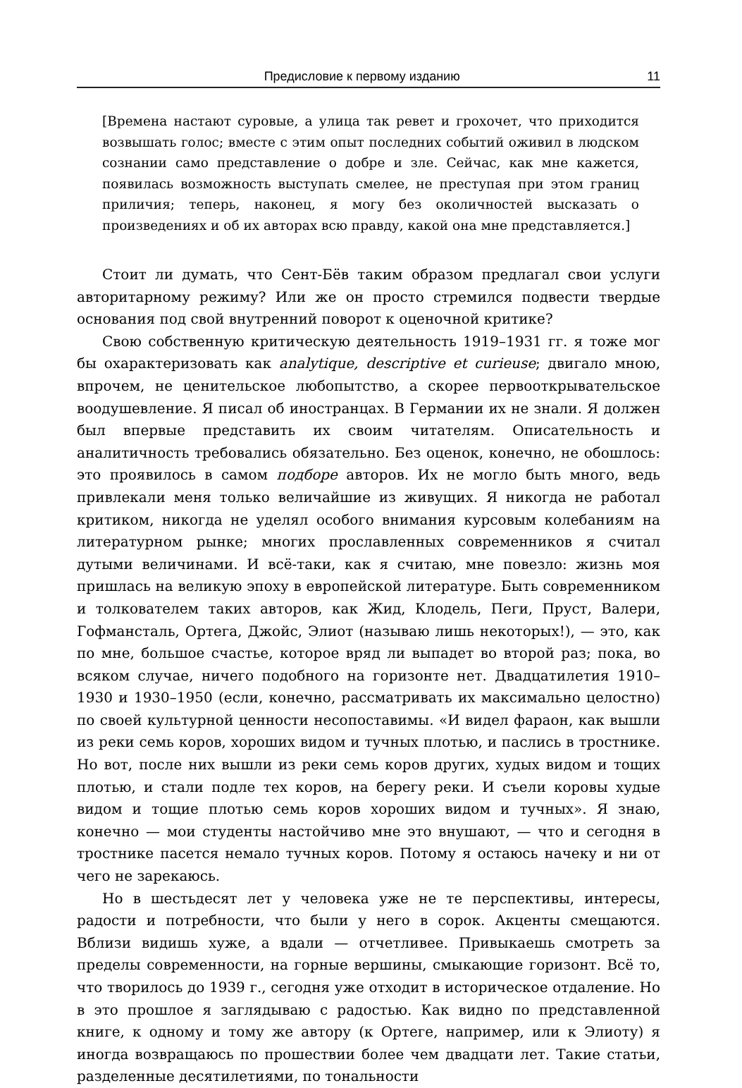Предисловие к первому изданию 11
[Времена настают суровые, а улица так ревет и грохочет, что приходится возвышать голос; вместе с этим опыт последних событий оживил в людском сознании само представление о добре и зле. Сейчас, как мне кажется, появилась возможность выступать смелее, не преступая при этом границ приличия; теперь, наконец, я могу без околичностей высказать о произведениях и об их авторах всю правду, какой она мне представляется.]
Стоит ли думать, что Сент-Бёв таким образом предлагал свои услуги авторитарному режиму? Или же он просто стремился подвести твердые основания под свой внутренний поворот к оценочной критике?
Свою собственную критическую деятельность 1919–1931 гг. я тоже мог бы охарактеризовать как analytique, descriptive et curieuse; двигало мною, впрочем, не ценительское любопытство, а скорее первооткрывательское воодушевление. Я писал об иностранцах. В Германии их не знали. Я должен был впервые представить их своим читателям. Описательность и аналитичность требовались обязательно. Без оценок, конечно, не обошлось: это проявилось в самом подборе авторов. Их не могло быть много, ведь привлекали меня только величайшие из живущих. Я никогда не работал критиком, никогда не уделял особого внимания курсовым колебаниям на литературном рынке; многих прославленных современников я считал дутыми величинами. И всё-таки, как я считаю, мне повезло: жизнь моя пришлась на великую эпоху в европейской литературе. Быть современником и толкователем таких авторов, как Жид, Клодель, Пеги, Пруст, Валери, Гофмансталь, Ортега, Джойс, Элиот (называю лишь некоторых!), — это, как по мне, большое счастье, которое вряд ли выпадет во второй раз; пока, во всяком случае, ничего подобного на горизонте нет. Двадцатилетия 1910–1930 и 1930–1950 (если, конечно, рассматривать их максимально целостно) по своей культурной ценности несопоставимы. «И видел фараон, как вышли из реки семь коров, хороших видом и тучных плотью, и паслись в тростнике. Но вот, после них вышли из реки семь коров других, худых видом и тощих плотью, и стали подле тех коров, на берегу реки. И съели коровы худые видом и тощие плотью семь коров хороших видом и тучных». Я знаю, конечно — мои студенты настойчиво мне это внушают, — что и сегодня в тростнике пасется немало тучных коров. Потому я остаюсь начеку и ни от чего не зарекаюсь.
Но в шестьдесят лет у человека уже не те перспективы, интересы, радости и потребности, что были у него в сорок. Акценты смещаются. Вблизи видишь хуже, а вдали — отчетливее. Привыкаешь смотреть за пределы современности, на горные вершины, смыкающие горизонт. Всё то, что творилось до 1939 г., сегодня уже отходит в историческое отдаление. Но в это прошлое я заглядываю с радостью. Как видно по представленной книге, к одному и тому же автору (к Ортеге, например, или к Элиоту) я иногда возвращаюсь по прошествии более чем двадцати лет. Такие статьи, разделенные десятилетиями, по тональности